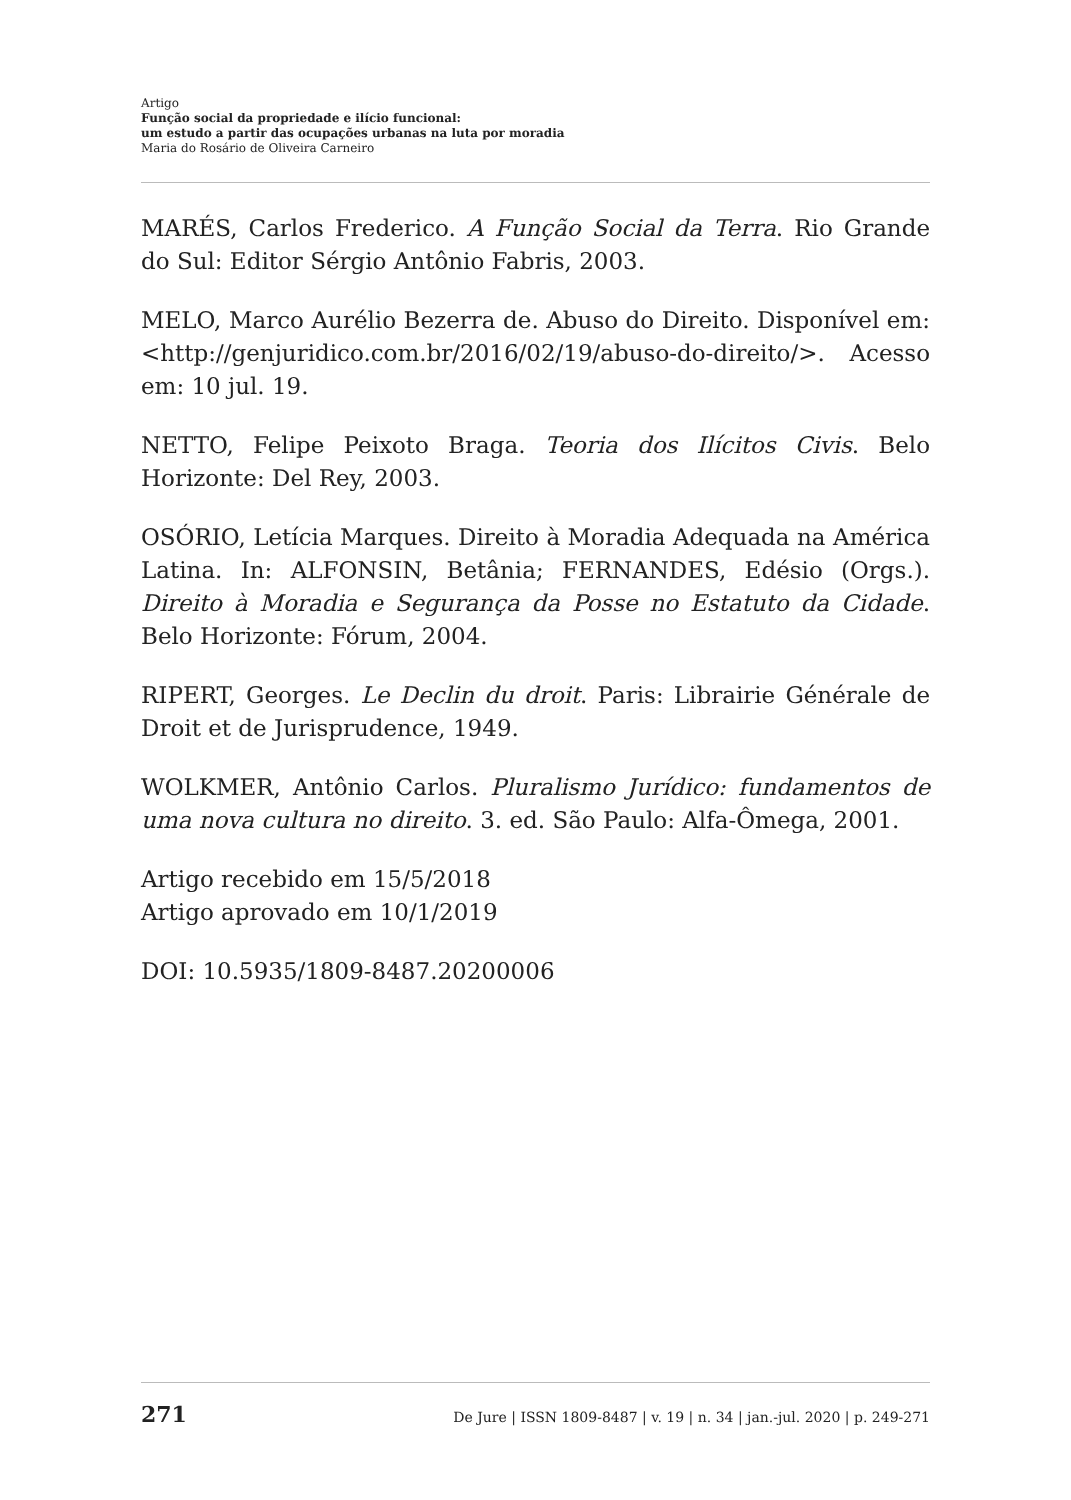Artigo
Função social da propriedade e ilício funcional:
um estudo a partir das ocupações urbanas na luta por moradia
Maria do Rosário de Oliveira Carneiro
MARÉS, Carlos Frederico. A Função Social da Terra. Rio Grande do Sul: Editor Sérgio Antônio Fabris, 2003.
MELO, Marco Aurélio Bezerra de. Abuso do Direito. Disponível em: <http://genjuridico.com.br/2016/02/19/abuso-do-direito/>. Acesso em: 10 jul. 19.
NETTO, Felipe Peixoto Braga. Teoria dos Ilícitos Civis. Belo Horizonte: Del Rey, 2003.
OSÓRIO, Letícia Marques. Direito à Moradia Adequada na América Latina. In: ALFONSIN, Betânia; FERNANDES, Edésio (Orgs.). Direito à Moradia e Segurança da Posse no Estatuto da Cidade. Belo Horizonte: Fórum, 2004.
RIPERT, Georges. Le Declin du droit. Paris: Librairie Générale de Droit et de Jurisprudence, 1949.
WOLKMER, Antônio Carlos. Pluralismo Jurídico: fundamentos de uma nova cultura no direito. 3. ed. São Paulo: Alfa-Ômega, 2001.
Artigo recebido em 15/5/2018
Artigo aprovado em 10/1/2019
DOI: 10.5935/1809-8487.20200006
271 De Jure | ISSN 1809-8487 | v. 19 | n. 34 | jan.-jul. 2020 | p. 249-271